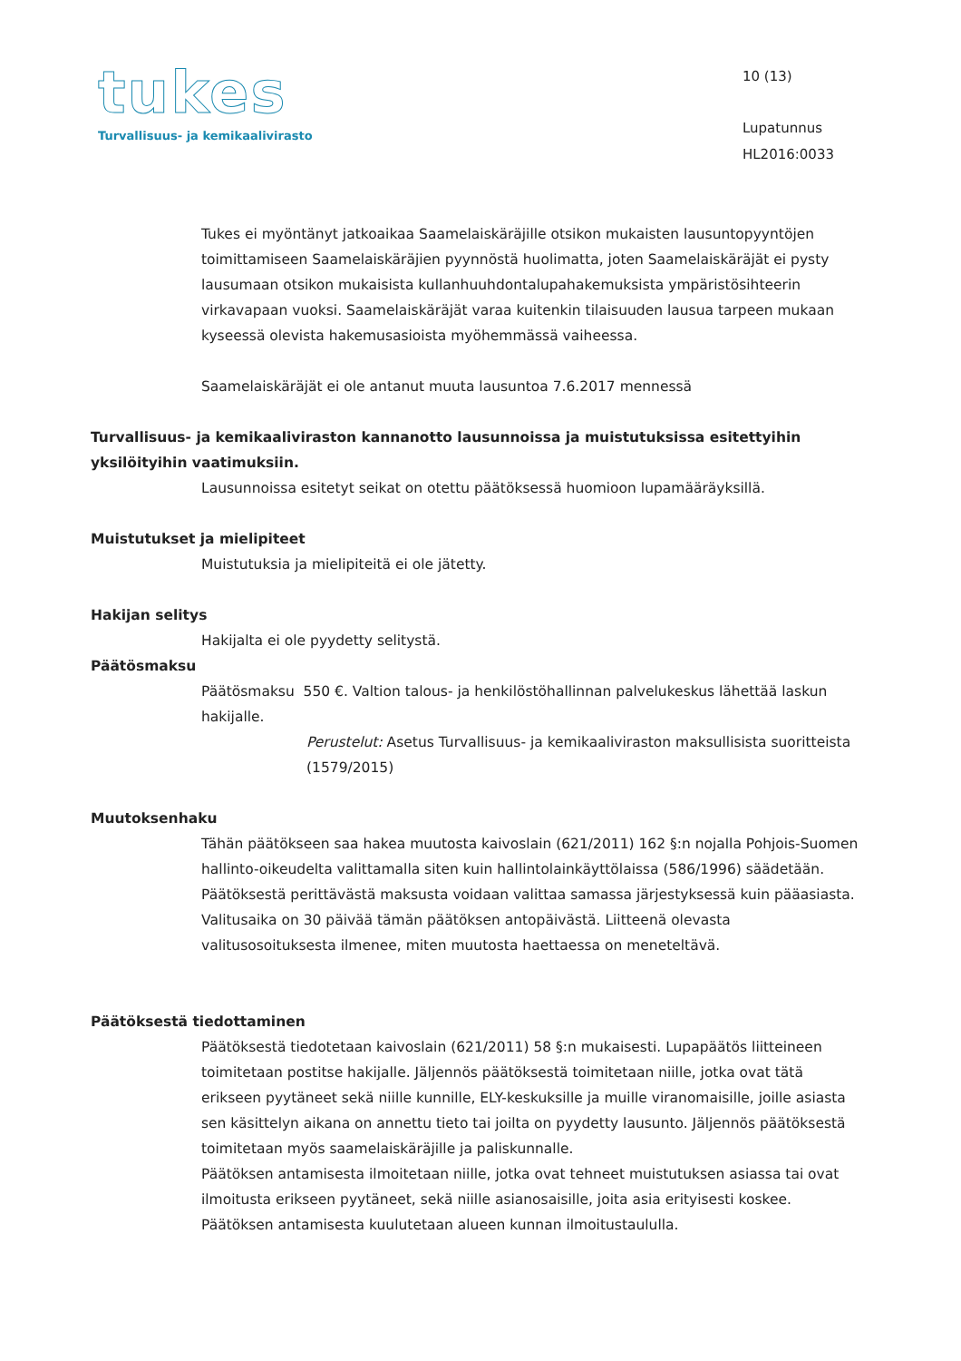tukes
Turvallisuus- ja kemikaalivirasto
10 (13)
Lupatunnus
HL2016:0033
Tukes ei myöntänyt jatkoaikaa Saamelaiskäräjille otsikon mukaisten lausuntopyyntöjen toimittamiseen Saamelaiskäräjien pyynnöstä huolimatta, joten Saamelaiskäräjät ei pysty lausumaan otsikon mukaisista kullanhuuhdontalupahakemuksista ympäristösihteerin virkavapaan vuoksi. Saamelaiskäräjät varaa kuitenkin tilaisuuden lausua tarpeen mukaan kyseessä olevista hakemusasioista myöhemmässä vaiheessa.
Saamelaiskäräjät ei ole antanut muuta lausuntoa 7.6.2017 mennessä
Turvallisuus- ja kemikaaliviraston kannanotto lausunnoissa ja muistutuksissa esitettyihin yksilöityihin vaatimuksiin.
Lausunnoissa esitetyt seikat on otettu päätöksessä huomioon lupamääräyksillä.
Muistutukset ja mielipiteet
Muistutuksia ja mielipiteitä ei ole jätetty.
Hakijan selitys
Hakijalta ei ole pyydetty selitystä.
Päätösmaksu
Päätösmaksu 550 €. Valtion talous- ja henkilöstöhallinnan palvelukeskus lähettää laskun hakijalle.
Perustelut: Asetus Turvallisuus- ja kemikaaliviraston maksullisista suoritteista (1579/2015)
Muutoksenhaku
Tähän päätökseen saa hakea muutosta kaivoslain (621/2011) 162 §:n nojalla Pohjois-Suomen hallinto-oikeudelta valittamalla siten kuin hallintolainkäyttölaissa (586/1996) säädetään. Päätöksestä perittävästä maksusta voidaan valittaa samassa järjestyksessä kuin pääasiasta. Valitusaika on 30 päivää tämän päätöksen antopäivästä. Liitteenä olevasta valitusosoituksesta ilmenee, miten muutosta haettaessa on meneteltävä.
Päätöksestä tiedottaminen
Päätöksestä tiedotetaan kaivoslain (621/2011) 58 §:n mukaisesti. Lupapäätös liitteineen toimitetaan postitse hakijalle. Jäljennös päätöksestä toimitetaan niille, jotka ovat tätä erikseen pyytäneet sekä niille kunnille, ELY-keskuksille ja muille viranomaisille, joille asiasta sen käsittelyn aikana on annettu tieto tai joilta on pyydetty lausunto. Jäljennös päätöksestä toimitetaan myös saamelaiskäräjille ja paliskunnalle.
Päätöksen antamisesta ilmoitetaan niille, jotka ovat tehneet muistutuksen asiassa tai ovat ilmoitusta erikseen pyytäneet, sekä niille asianosaisille, joita asia erityisesti koskee.
Päätöksen antamisesta kuulutetaan alueen kunnan ilmoitustaululla.